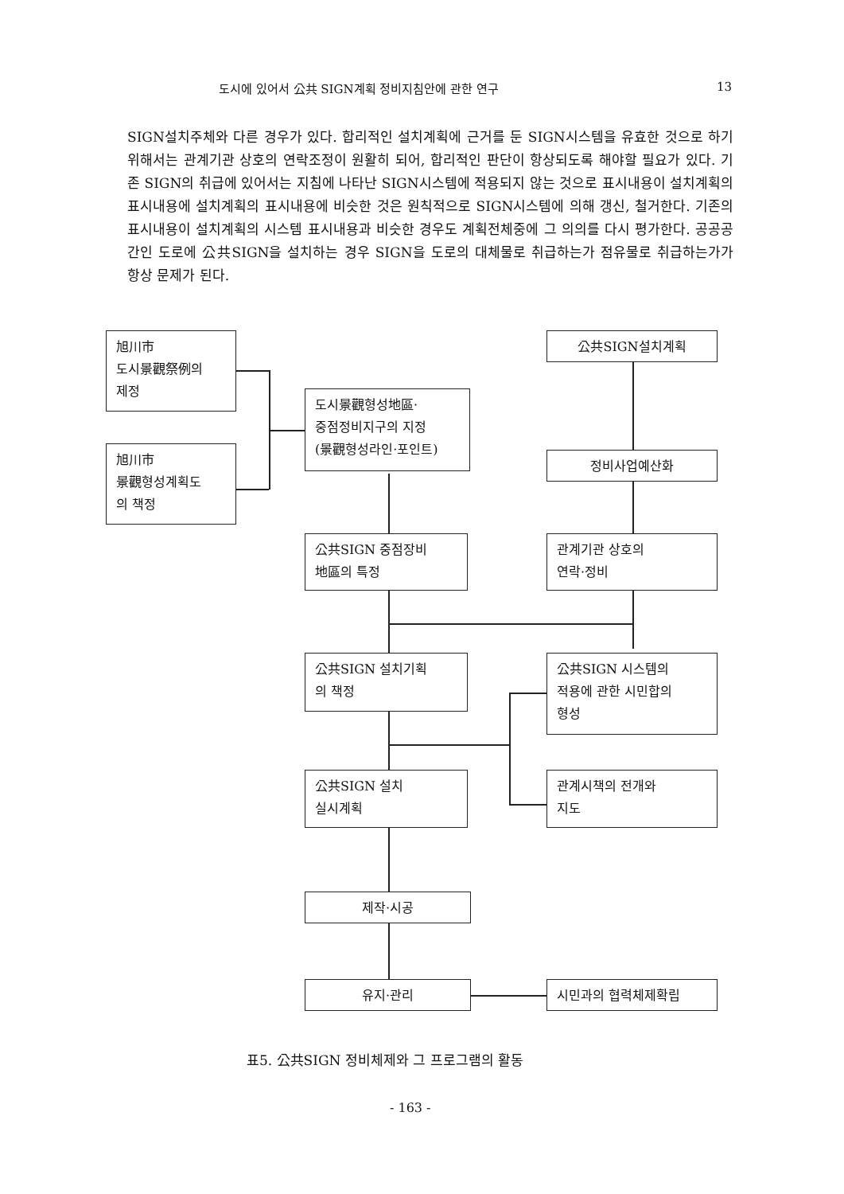도시에 있어서 公共 SIGN계획 정비지침안에 관한 연구 13
SIGN설치주체와 다른 경우가 있다. 합리적인 설치계획에 근거를 둔 SIGN시스템을 유효한 것으로 하기 위해서는 관계기관 상호의 연락조정이 원활히 되어, 합리적인 판단이 항상되도록 해야할 필요가 있다. 기존 SIGN의 취급에 있어서는 지침에 나타난 SIGN시스템에 적용되지 않는 것으로 표시내용이 설치계획의 표시내용에 설치계획의 표시내용에 비슷한 것은 원칙적으로 SIGN시스템에 의해 갱신, 철거한다. 기존의 표시내용이 설치계획의 시스템 표시내용과 비슷한 경우도 계획전체중에 그 의의를 다시 평가한다. 공공공간인 도로에 公共SIGN을 설치하는 경우 SIGN을 도로의 대체물로 취급하는가 점유물로 취급하는가가 항상 문제가 된다.
旭川市
도시景觀祭例의
제정
旭川市
景觀형성계획도
의 책정
도시景觀형성地區·
중점정비지구의 지정
(景觀형성라인·포인트)
公共SIGN설치계획
정비사업예산화
公共SIGN 중점장비
地區의 특정
관계기관 상호의
연락·정비
公共SIGN 설치기획
의 책정
公共SIGN 시스템의
적용에 관한 시민합의
형성
公共SIGN 설치
실시계획
관계시책의 전개와
지도
제작·시공
유지·관리 시민과의 협력체제확립
표5. 公共SIGN 정비체제와 그 프로그램의 활동
- 163 -